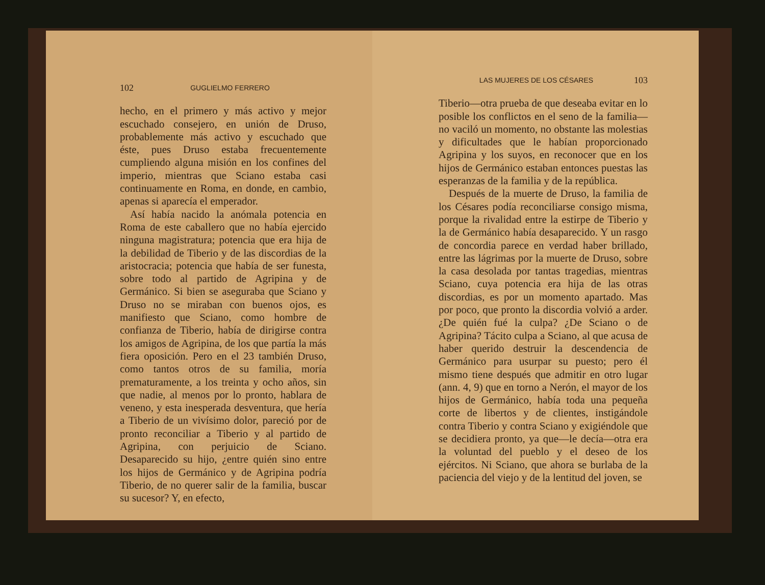102 GUGLIELMO FERRERO
hecho, en el primero y más activo y mejor escuchado consejero, en unión de Druso, probablemente más activo y escuchado que éste, pues Druso estaba frecuentemente cumpliendo alguna misión en los confines del imperio, mientras que Sciano estaba casi continuamente en Roma, en donde, en cambio, apenas si aparecía el emperador.
Así había nacido la anómala potencia en Roma de este caballero que no había ejercido ninguna magistratura; potencia que era hija de la debilidad de Tiberio y de las discordias de la aristocracia; potencia que había de ser funesta, sobre todo al partido de Agripina y de Germánico. Si bien se aseguraba que Sciano y Druso no se miraban con buenos ojos, es manifiesto que Sciano, como hombre de confianza de Tiberio, había de dirigirse contra los amigos de Agripina, de los que partía la más fiera oposición. Pero en el 23 también Druso, como tantos otros de su familia, moría prematuramente, a los treinta y ocho años, sin que nadie, al menos por lo pronto, hablara de veneno, y esta inesperada desventura, que hería a Tiberio de un vivísimo dolor, pareció por de pronto reconciliar a Tiberio y al partido de Agripina, con perjuicio de Sciano. Desaparecido su hijo, ¿entre quién sino entre los hijos de Germánico y de Agripina podría Tiberio, de no querer salir de la familia, buscar su sucesor? Y, en efecto,
LAS MUJERES DE LOS CÉSARES 103
Tiberio—otra prueba de que deseaba evitar en lo posible los conflictos en el seno de la familia—no vaciló un momento, no obstante las molestias y dificultades que le habían proporcionado Agripina y los suyos, en reconocer que en los hijos de Germánico estaban entonces puestas las esperanzas de la familia y de la república.
Después de la muerte de Druso, la familia de los Césares podía reconciliarse consigo misma, porque la rivalidad entre la estirpe de Tiberio y la de Germánico había desaparecido. Y un rasgo de concordia parece en verdad haber brillado, entre las lágrimas por la muerte de Druso, sobre la casa desolada por tantas tragedias, mientras Sciano, cuya potencia era hija de las otras discordias, es por un momento apartado. Mas por poco, que pronto la discordia volvió a arder. ¿De quién fué la culpa? ¿De Sciano o de Agripina? Tácito culpa a Sciano, al que acusa de haber querido destruir la descendencia de Germánico para usurpar su puesto; pero él mismo tiene después que admitir en otro lugar (ann. 4, 9) que en torno a Nerón, el mayor de los hijos de Germánico, había toda una pequeña corte de libertos y de clientes, instigándole contra Tiberio y contra Sciano y exigiéndole que se decidiera pronto, ya que—le decía—otra era la voluntad del pueblo y el deseo de los ejércitos. Ni Sciano, que ahora se burlaba de la paciencia del viejo y de la lentitud del joven, se